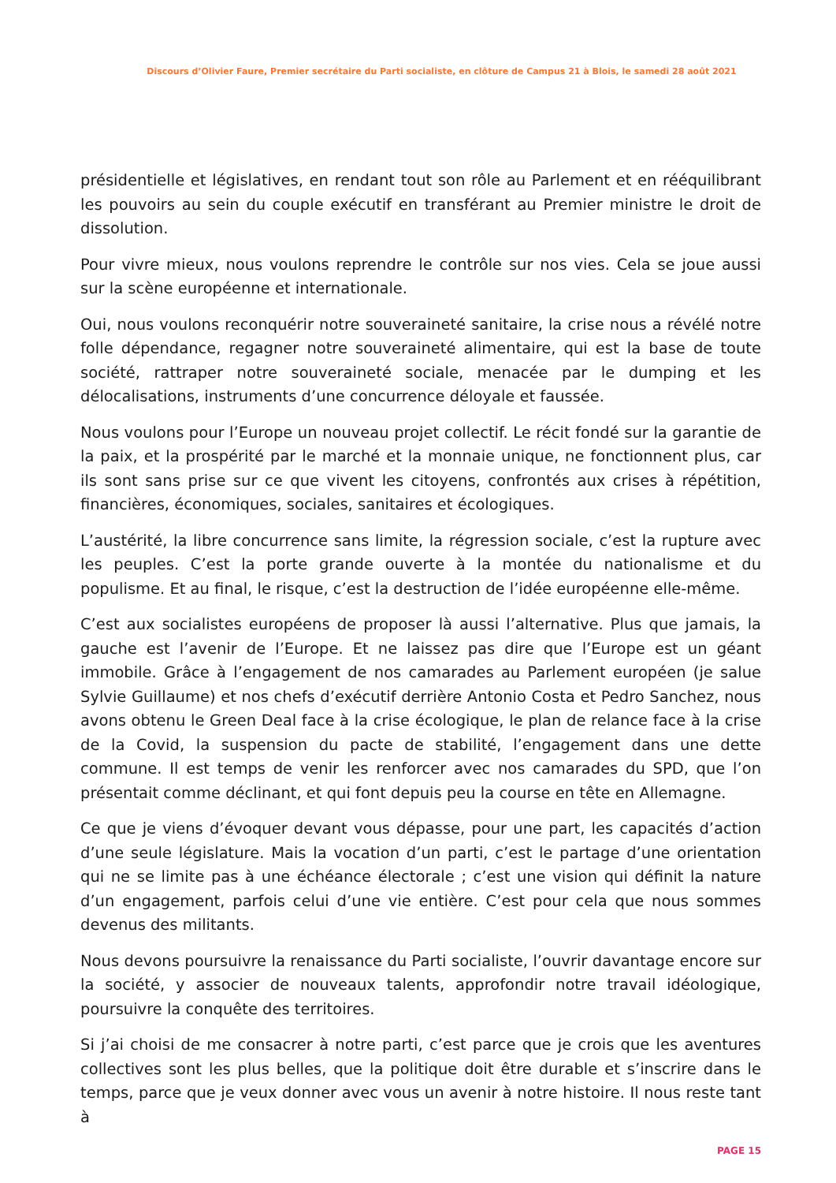Discours d’Olivier Faure, Premier secrétaire du Parti socialiste, en clôture de Campus 21 à Blois, le samedi 28 août 2021
présidentielle et législatives, en rendant tout son rôle au Parlement et en rééquilibrant les pouvoirs au sein du couple exécutif en transférant au Premier ministre le droit de dissolution.
Pour vivre mieux, nous voulons reprendre le contrôle sur nos vies. Cela se joue aussi sur la scène européenne et internationale.
Oui, nous voulons reconquérir notre souveraineté sanitaire, la crise nous a révélé notre folle dépendance, regagner notre souveraineté alimentaire, qui est la base de toute société, rattraper notre souveraineté sociale, menacée par le dumping et les délocalisations, instruments d’une concurrence déloyale et faussée.
Nous voulons pour l’Europe un nouveau projet collectif. Le récit fondé sur la garantie de la paix, et la prospérité par le marché et la monnaie unique, ne fonctionnent plus, car ils sont sans prise sur ce que vivent les citoyens, confrontés aux crises à répétition, financières, économiques, sociales, sanitaires et écologiques.
L’austérité, la libre concurrence sans limite, la régression sociale, c’est la rupture avec les peuples. C’est la porte grande ouverte à la montée du nationalisme et du populisme. Et au final, le risque, c’est la destruction de l’idée européenne elle-même.
C’est aux socialistes européens de proposer là aussi l’alternative. Plus que jamais, la gauche est l’avenir de l’Europe. Et ne laissez pas dire que l’Europe est un géant immobile. Grâce à l’engagement de nos camarades au Parlement européen (je salue Sylvie Guillaume) et nos chefs d’exécutif derrière Antonio Costa et Pedro Sanchez, nous avons obtenu le Green Deal face à la crise écologique, le plan de relance face à la crise de la Covid, la suspension du pacte de stabilité, l’engagement dans une dette commune. Il est temps de venir les renforcer avec nos camarades du SPD, que l’on présentait comme déclinant, et qui font depuis peu la course en tête en Allemagne.
Ce que je viens d’évoquer devant vous dépasse, pour une part, les capacités d’action d’une seule législature. Mais la vocation d’un parti, c’est le partage d’une orientation qui ne se limite pas à une échéance électorale ; c’est une vision qui définit la nature d’un engagement, parfois celui d’une vie entière. C’est pour cela que nous sommes devenus des militants.
Nous devons poursuivre la renaissance du Parti socialiste, l’ouvrir davantage encore sur la société, y associer de nouveaux talents, approfondir notre travail idéologique, poursuivre la conquête des territoires.
Si j’ai choisi de me consacrer à notre parti, c’est parce que je crois que les aventures collectives sont les plus belles, que la politique doit être durable et s’inscrire dans le temps, parce que je veux donner avec vous un avenir à notre histoire. Il nous reste tant à
PAGE 15